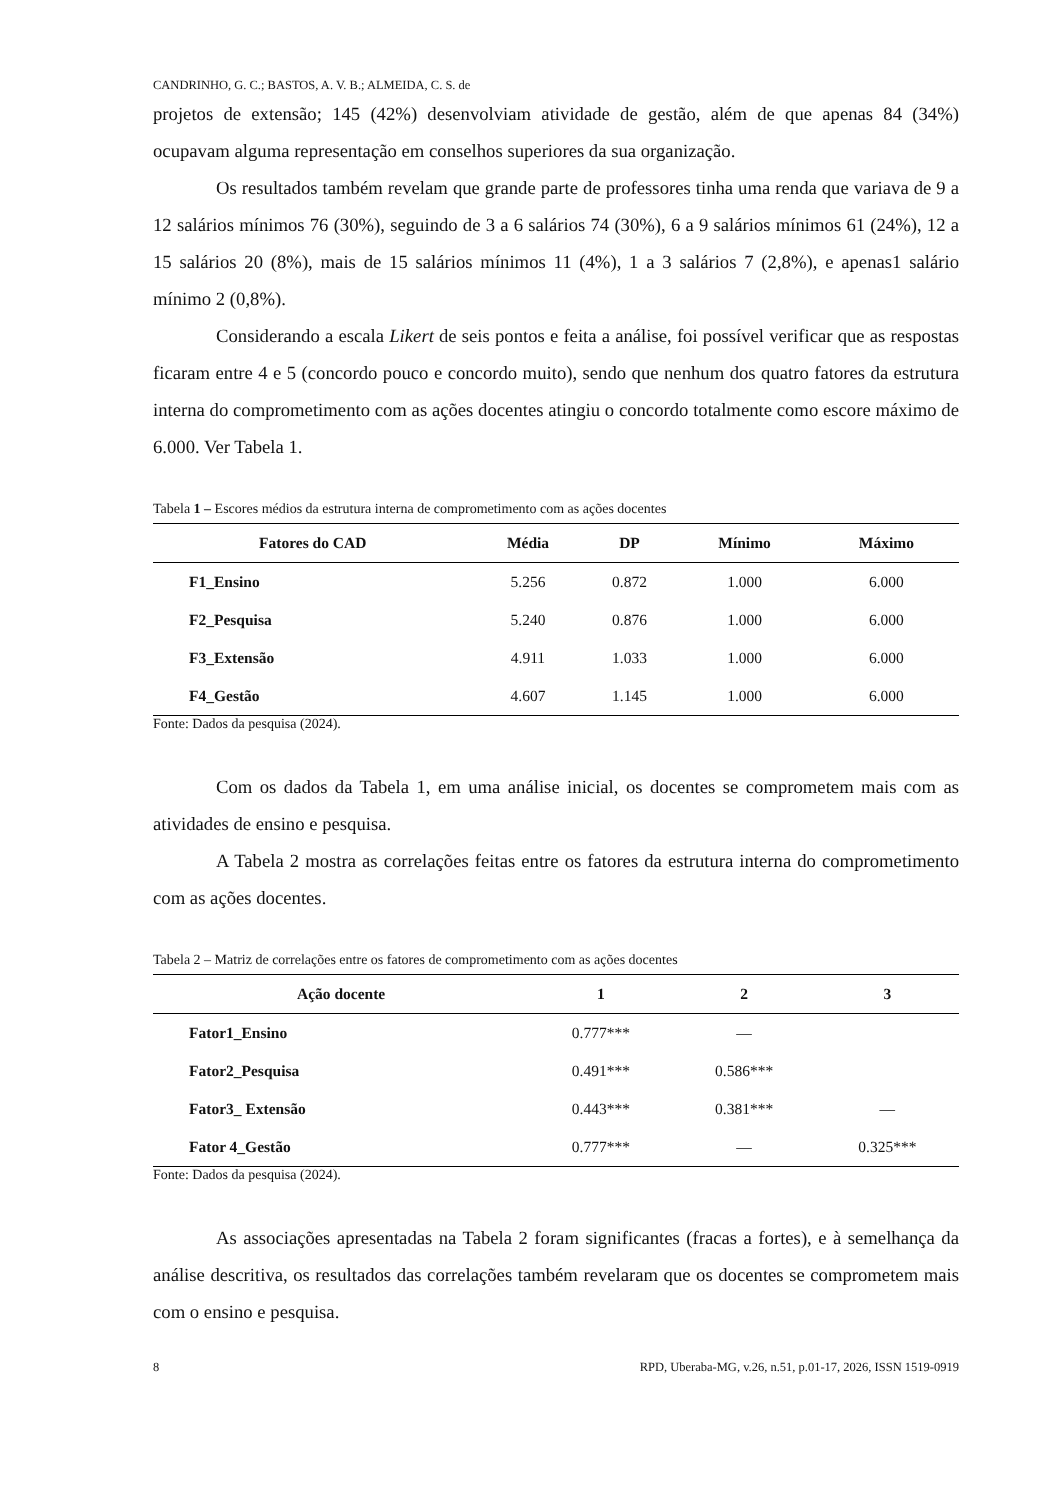CANDRINHO, G. C.; BASTOS, A. V. B.; ALMEIDA, C. S. de
projetos de extensão; 145 (42%) desenvolviam atividade de gestão, além de que apenas 84 (34%) ocupavam alguma representação em conselhos superiores da sua organização.
Os resultados também revelam que grande parte de professores tinha uma renda que variava de 9 a 12 salários mínimos 76 (30%), seguindo de 3 a 6 salários 74 (30%), 6 a 9 salários mínimos 61 (24%), 12 a 15 salários 20 (8%), mais de 15 salários mínimos 11 (4%), 1 a 3 salários 7 (2,8%), e apenas1 salário mínimo 2 (0,8%).
Considerando a escala Likert de seis pontos e feita a análise, foi possível verificar que as respostas ficaram entre 4 e 5 (concordo pouco e concordo muito), sendo que nenhum dos quatro fatores da estrutura interna do comprometimento com as ações docentes atingiu o concordo totalmente como escore máximo de 6.000. Ver Tabela 1.
Tabela 1 – Escores médios da estrutura interna de comprometimento com as ações docentes
| Fatores do CAD | Média | DP | Mínimo | Máximo |
| --- | --- | --- | --- | --- |
| F1_Ensino | 5.256 | 0.872 | 1.000 | 6.000 |
| F2_Pesquisa | 5.240 | 0.876 | 1.000 | 6.000 |
| F3_Extensão | 4.911 | 1.033 | 1.000 | 6.000 |
| F4_Gestão | 4.607 | 1.145 | 1.000 | 6.000 |
Fonte: Dados da pesquisa (2024).
Com os dados da Tabela 1, em uma análise inicial, os docentes se comprometem mais com as atividades de ensino e pesquisa.
A Tabela 2 mostra as correlações feitas entre os fatores da estrutura interna do comprometimento com as ações docentes.
Tabela 2 – Matriz de correlações entre os fatores de comprometimento com as ações docentes
| Ação docente | 1 | 2 | 3 |
| --- | --- | --- | --- |
| Fator1_Ensino | 0.777*** | — | |
| Fator2_Pesquisa | 0.491*** | 0.586*** | |
| Fator3_ Extensão | 0.443*** | 0.381*** | — |
| Fator 4_Gestão | 0.777*** | — | 0.325*** |
Fonte: Dados da pesquisa (2024).
As associações apresentadas na Tabela 2 foram significantes (fracas a fortes), e à semelhança da análise descritiva, os resultados das correlações também revelaram que os docentes se comprometem mais com o ensino e pesquisa.
8 RPD, Uberaba-MG, v.26, n.51, p.01-17, 2026, ISSN 1519-0919